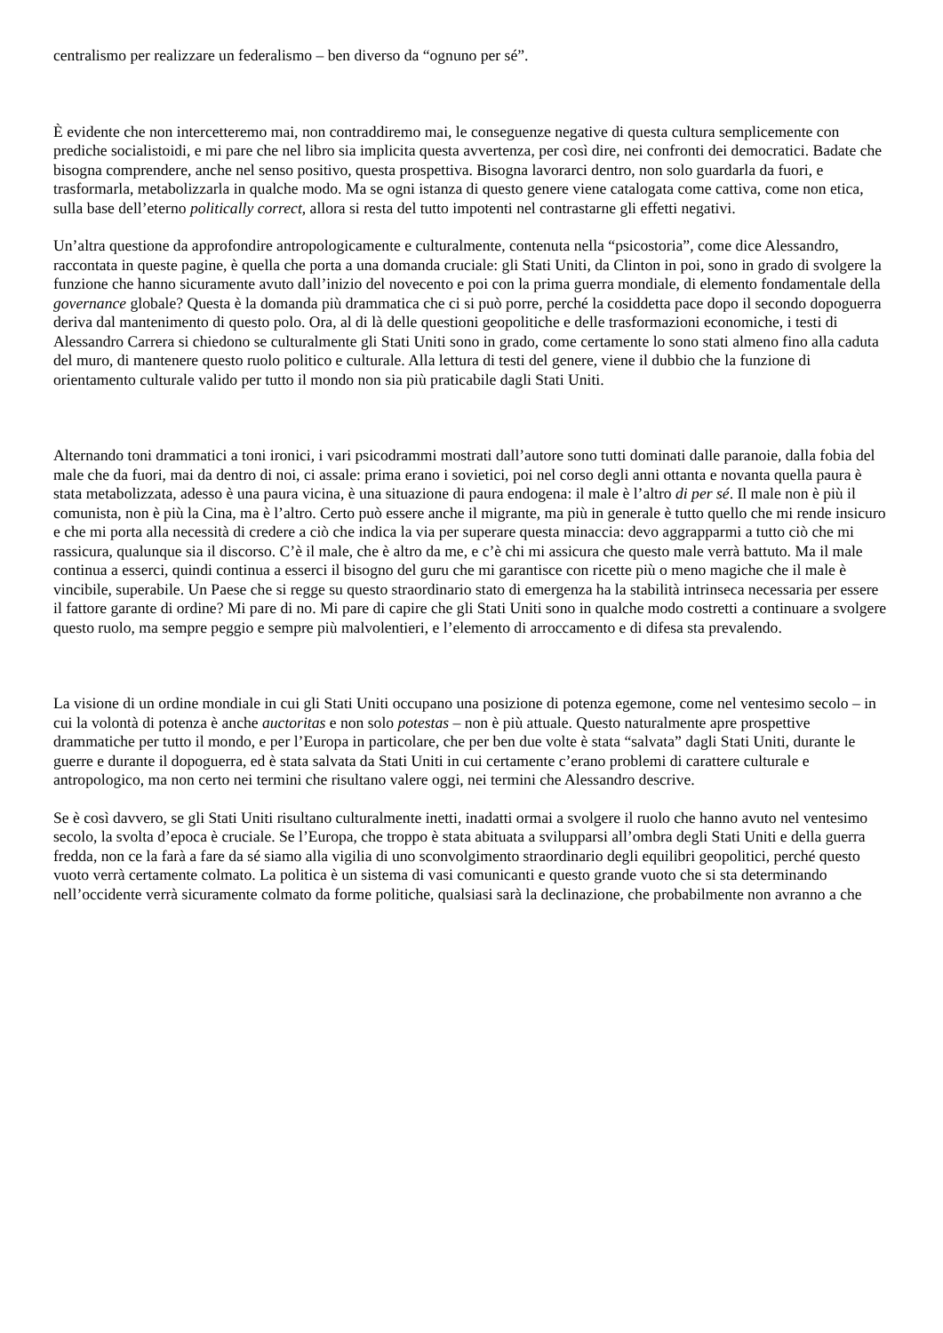centralismo per realizzare un federalismo – ben diverso da “ognuno per sé”.
È evidente che non intercetteremo mai, non contraddiremo mai, le conseguenze negative di questa cultura semplicemente con prediche socialistoidi, e mi pare che nel libro sia implicita questa avvertenza, per così dire, nei confronti dei democratici. Badate che bisogna comprendere, anche nel senso positivo, questa prospettiva. Bisogna lavorarci dentro, non solo guardarla da fuori, e trasformarla, metabolizzarla in qualche modo. Ma se ogni istanza di questo genere viene catalogata come cattiva, come non etica, sulla base dell’eterno politically correct, allora si resta del tutto impotenti nel contrastarne gli effetti negativi.
Un’altra questione da approfondire antropologicamente e culturalmente, contenuta nella “psicostoria”, come dice Alessandro, raccontata in queste pagine, è quella che porta a una domanda cruciale: gli Stati Uniti, da Clinton in poi, sono in grado di svolgere la funzione che hanno sicuramente avuto dall’inizio del novecento e poi con la prima guerra mondiale, di elemento fondamentale della governance globale? Questa è la domanda più drammatica che ci si può porre, perché la cosiddetta pace dopo il secondo dopoguerra deriva dal mantenimento di questo polo. Ora, al di là delle questioni geopolitiche e delle trasformazioni economiche, i testi di Alessandro Carrera si chiedono se culturalmente gli Stati Uniti sono in grado, come certamente lo sono stati almeno fino alla caduta del muro, di mantenere questo ruolo politico e culturale. Alla lettura di testi del genere, viene il dubbio che la funzione di orientamento culturale valido per tutto il mondo non sia più praticabile dagli Stati Uniti.
Alternando toni drammatici a toni ironici, i vari psicodrammi mostrati dall’autore sono tutti dominati dalle paranoie, dalla fobia del male che da fuori, mai da dentro di noi, ci assale: prima erano i sovietici, poi nel corso degli anni ottanta e novanta quella paura è stata metabolizzata, adesso è una paura vicina, è una situazione di paura endogena: il male è l’altro di per sé. Il male non è più il comunista, non è più la Cina, ma è l’altro. Certo può essere anche il migrante, ma più in generale è tutto quello che mi rende insicuro e che mi porta alla necessità di credere a ciò che indica la via per superare questa minaccia: devo aggrapparmi a tutto ciò che mi rassicura, qualunque sia il discorso. C’è il male, che è altro da me, e c’è chi mi assicura che questo male verrà battuto. Ma il male continua a esserci, quindi continua a esserci il bisogno del guru che mi garantisce con ricette più o meno magiche che il male è vincibile, superabile. Un Paese che si regge su questo straordinario stato di emergenza ha la stabilità intrinseca necessaria per essere il fattore garante di ordine? Mi pare di no. Mi pare di capire che gli Stati Uniti sono in qualche modo costretti a continuare a svolgere questo ruolo, ma sempre peggio e sempre più malvolentieri, e l’elemento di arroccamento e di difesa sta prevalendo.
La visione di un ordine mondiale in cui gli Stati Uniti occupano una posizione di potenza egemone, come nel ventesimo secolo – in cui la volontà di potenza è anche auctoritas e non solo potestas – non è più attuale. Questo naturalmente apre prospettive drammatiche per tutto il mondo, e per l’Europa in particolare, che per ben due volte è stata “salvata” dagli Stati Uniti, durante le guerre e durante il dopoguerra, ed è stata salvata da Stati Uniti in cui certamente c’erano problemi di carattere culturale e antropologico, ma non certo nei termini che risultano valere oggi, nei termini che Alessandro descrive.
Se è così davvero, se gli Stati Uniti risultano culturalmente inetti, inadatti ormai a svolgere il ruolo che hanno avuto nel ventesimo secolo, la svolta d’epoca è cruciale. Se l’Europa, che troppo è stata abituata a svilupparsi all’ombra degli Stati Uniti e della guerra fredda, non ce la farà a fare da sé siamo alla vigilia di uno sconvolgimento straordinario degli equilibri geopolitici, perché questo vuoto verrà certamente colmato. La politica è un sistema di vasi comunicanti e questo grande vuoto che si sta determinando nell’occidente verrà sicuramente colmato da forme politiche, qualsiasi sarà la declinazione, che probabilmente non avranno a che